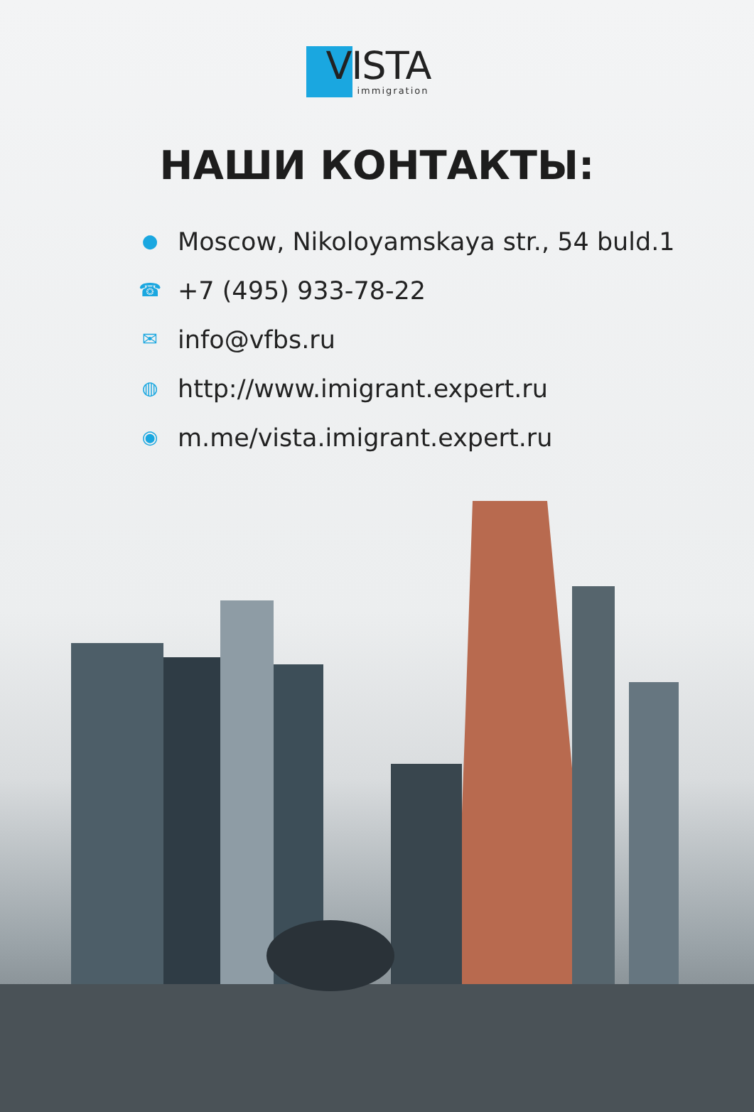VISTA
immigration
НАШИ КОНТАКТЫ:
● Moscow, Nikoloyamskaya str., 54 buld.1
☎ +7 (495) 933-78-22
✉ info@vfbs.ru
◍ http://www.imigrant.expert.ru
◉ m.me/vista.imigrant.expert.ru